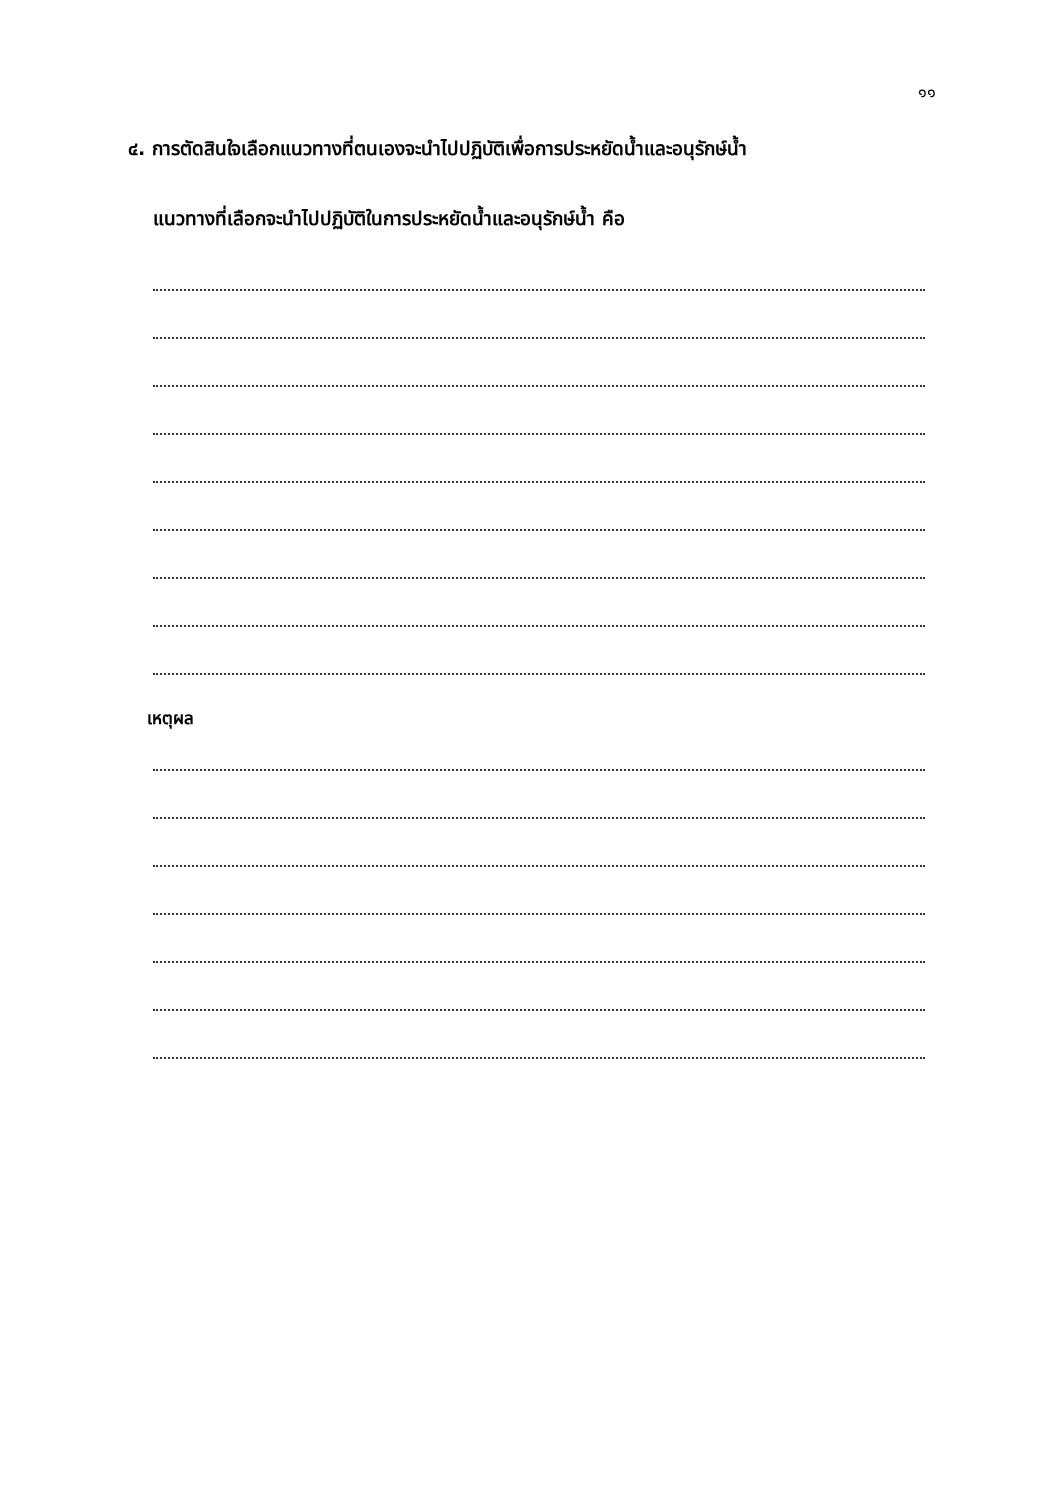๑๑
๔. การตัดสินใจเลือกแนวทางที่ตนเองจะนำไปปฏิบัติเพื่อการประหยัดน้ำและอนุรักษ์น้ำ
แนวทางที่เลือกจะนำไปปฏิบัติในการประหยัดน้ำและอนุรักษ์น้ำ คือ
เหตุผล